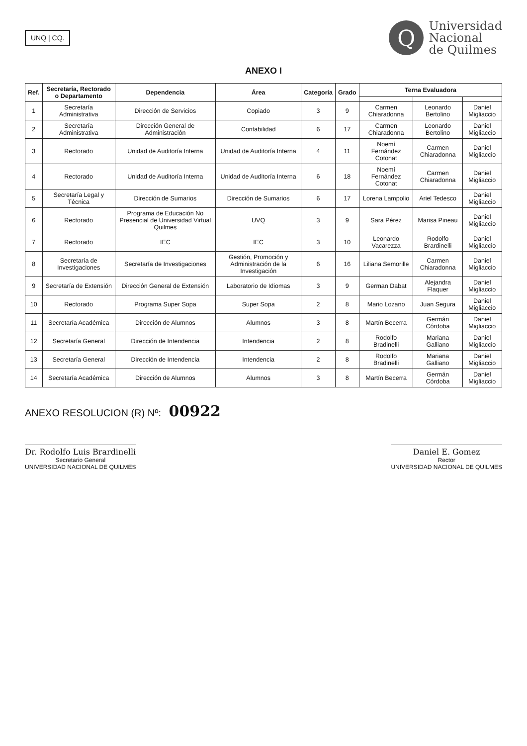UNQ | CQ.
Q
Universidad
Nacional
de Quilmes
ANEXO I
| Ref. | Secretaría, Rectorado o Departamento | Dependencia | Área | Categoría | Grado | Terna Evaluadora | | |
| --- | --- | --- | --- | --- | --- | --- | --- | --- |
| 1 | Secretaría Administrativa | Dirección de Servicios | Copiado | 3 | 9 | Carmen Chiaradonna | Leonardo Bertolino | Daniel Migliaccio |
| 2 | Secretaría Administrativa | Dirección General de Administración | Contabilidad | 6 | 17 | Carmen Chiaradonna | Leonardo Bertolino | Daniel Migliaccio |
| 3 | Rectorado | Unidad de Auditoría Interna | Unidad de Auditoría Interna | 4 | 11 | Noemí Fernández Cotonat | Carmen Chiaradonna | Daniel Migliaccio |
| 4 | Rectorado | Unidad de Auditoría Interna | Unidad de Auditoría Interna | 6 | 18 | Noemí Fernández Cotonat | Carmen Chiaradonna | Daniel Migliaccio |
| 5 | Secretaría Legal y Técnica | Dirección de Sumarios | Dirección de Sumarios | 6 | 17 | Lorena Lampolio | Ariel Tedesco | Daniel Migliaccio |
| 6 | Rectorado | Programa de Educación No Presencial de Universidad Virtual Quilmes | UVQ | 3 | 9 | Sara Pérez | Marisa Pineau | Daniel Migliaccio |
| 7 | Rectorado | IEC | IEC | 3 | 10 | Leonardo Vacarezza | Rodolfo Brardinelli | Daniel Migliaccio |
| 8 | Secretaría de Investigaciones | Secretaría de Investigaciones | Gestión, Promoción y Administración de la Investigación | 6 | 16 | Liliana Semorille | Carmen Chiaradonna | Daniel Migliaccio |
| 9 | Secretaría de Extensión | Dirección General de Extensión | Laboratorio de Idiomas | 3 | 9 | German Dabat | Alejandra Flaquer | Daniel Migliaccio |
| 10 | Rectorado | Programa Super Sopa | Super Sopa | 2 | 8 | Mario Lozano | Juan Segura | Daniel Migliaccio |
| 11 | Secretaría Académica | Dirección de Alumnos | Alumnos | 3 | 8 | Martín Becerra | Germán Córdoba | Daniel Migliaccio |
| 12 | Secretaría General | Dirección de Intendencia | Intendencia | 2 | 8 | Rodolfo Bradinelli | Mariana Galliano | Daniel Migliaccio |
| 13 | Secretaría General | Dirección de Intendencia | Intendencia | 2 | 8 | Rodolfo Bradinelli | Mariana Galliano | Daniel Migliaccio |
| 14 | Secretaría Académica | Dirección de Alumnos | Alumnos | 3 | 8 | Martín Becerra | Germán Córdoba | Daniel Migliaccio |
ANEXO RESOLUCION (R) Nº: 00922
Dr. Rodolfo Luis Brardinelli
Secretario General
UNIVERSIDAD NACIONAL DE QUILMES
Daniel E. Gomez
Rector
UNIVERSIDAD NACIONAL DE QUILMES